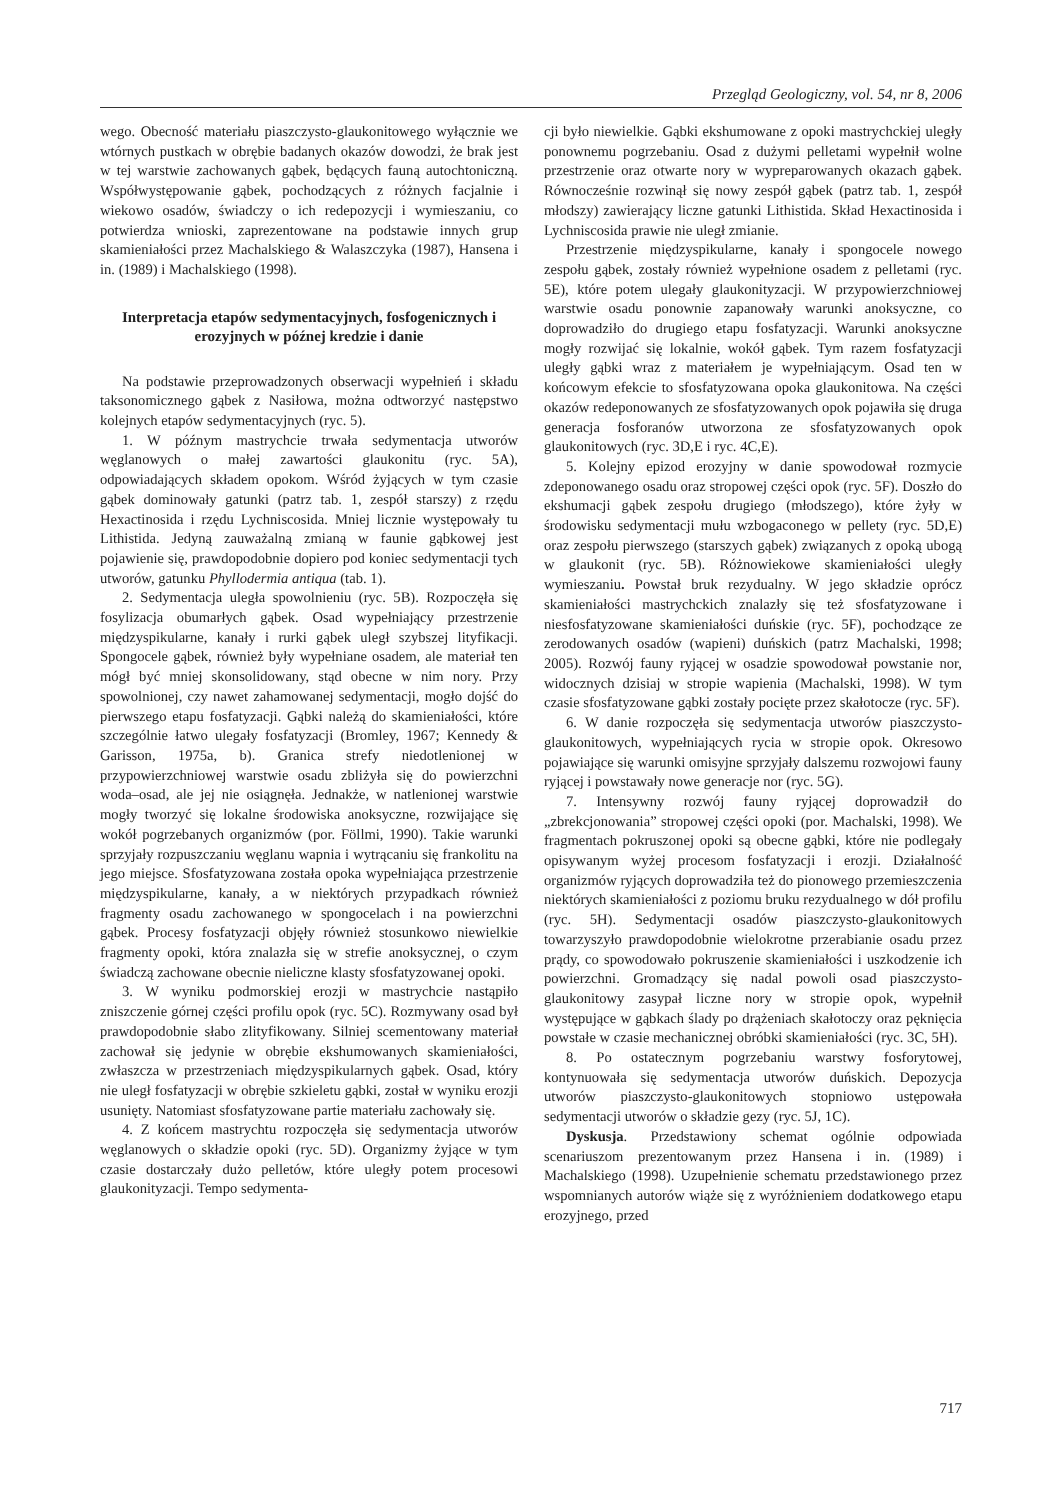Przegląd Geologiczny, vol. 54, nr 8, 2006
wego. Obecność materiału piaszczysto-glaukonitowego wyłącznie we wtórnych pustkach w obrębie badanych okazów dowodzi, że brak jest w tej warstwie zachowanych gąbek, będących fauną autochtoniczną. Współwystępowanie gąbek, pochodzących z różnych facjalnie i wiekowo osadów, świadczy o ich redepozycji i wymieszaniu, co potwierdza wnioski, zaprezentowane na podstawie innych grup skamieniałości przez Machalskiego & Walaszczyka (1987), Hansena i in. (1989) i Machalskiego (1998).
Interpretacja etapów sedymentacyjnych, fosfogenicznych i erozyjnych w późnej kredzie i danie
Na podstawie przeprowadzonych obserwacji wypełnień i składu taksonomicznego gąbek z Nasiłowa, można odtworzyć następstwo kolejnych etapów sedymentacyjnych (ryc. 5).
1. W późnym mastrychcie trwała sedymentacja utworów węglanowych o małej zawartości glaukonitu (ryc. 5A), odpowiadających składem opokom. Wśród żyjących w tym czasie gąbek dominowały gatunki (patrz tab. 1, zespół starszy) z rzędu Hexactinosida i rzędu Lychniscosida. Mniej licznie występowały tu Lithistida. Jedyną zauważalną zmianą w faunie gąbkowej jest pojawienie się, prawdopodobnie dopiero pod koniec sedymentacji tych utworów, gatunku Phyllodermia antiqua (tab. 1).
2. Sedymentacja uległa spowolnieniu (ryc. 5B). Rozpoczęła się fosylizacja obumarłych gąbek. Osad wypełniający przestrzenie międzyspikularne, kanały i rurki gąbek uległ szybszej lityfikacji. Spongocele gąbek, również były wypełniane osadem, ale materiał ten mógł być mniej skonsolidowany, stąd obecne w nim nory. Przy spowolnionej, czy nawet zahamowanej sedymentacji, mogło dojść do pierwszego etapu fosfatyzacji. Gąbki należą do skamieniałości, które szczególnie łatwo ulegały fosfatyzacji (Bromley, 1967; Kennedy & Garisson, 1975a, b). Granica strefy niedotlenionej w przypowierzchniowej warstwie osadu zbliżyła się do powierzchni woda–osad, ale jej nie osiągnęła. Jednakże, w natlenionej warstwie mogły tworzyć się lokalne środowiska anoksyczne, rozwijające się wokół pogrzebanych organizmów (por. Föllmi, 1990). Takie warunki sprzyjały rozpuszczaniu węglanu wapnia i wytrącaniu się frankolitu na jego miejsce. Sfosfatyzowana została opoka wypełniająca przestrzenie międzyspikularne, kanały, a w niektórych przypadkach również fragmenty osadu zachowanego w spongocelach i na powierzchni gąbek. Procesy fosfatyzacji objęły również stosunkowo niewielkie fragmenty opoki, która znalazła się w strefie anoksycznej, o czym świadczą zachowane obecnie nieliczne klasty sfosfatyzowanej opoki.
3. W wyniku podmorskiej erozji w mastrychcie nastąpiło zniszczenie górnej części profilu opok (ryc. 5C). Rozmywany osad był prawdopodobnie słabo zlityfikowany. Silniej scementowany materiał zachował się jedynie w obrębie ekshumowanych skamieniałości, zwłaszcza w przestrzeniach międzyspikularnych gąbek. Osad, który nie uległ fosfatyzacji w obrębie szkieletu gąbki, został w wyniku erozji usunięty. Natomiast sfosfatyzowane partie materiału zachowały się.
4. Z końcem mastrychtu rozpoczęła się sedymentacja utworów węglanowych o składzie opoki (ryc. 5D). Organizmy żyjące w tym czasie dostarczały dużo pelletów, które uległy potem procesowi glaukonityzacji. Tempo sedymenta-
cji było niewielkie. Gąbki ekshumowane z opoki mastrychckiej uległy ponownemu pogrzebaniu. Osad z dużymi pelletami wypełnił wolne przestrzenie oraz otwarte nory w wypreparowanych okazach gąbek. Równocześnie rozwinął się nowy zespół gąbek (patrz tab. 1, zespół młodszy) zawierający liczne gatunki Lithistida. Skład Hexactinosida i Lychniscosida prawie nie uległ zmianie.
Przestrzenie międzyspikularne, kanały i spongocele nowego zespołu gąbek, zostały również wypełnione osadem z pelletami (ryc. 5E), które potem ulegały glaukonityzacji. W przypowierzchniowej warstwie osadu ponownie zapanowały warunki anoksyczne, co doprowadziło do drugiego etapu fosfatyzacji. Warunki anoksyczne mogły rozwijać się lokalnie, wokół gąbek. Tym razem fosfatyzacji uległy gąbki wraz z materiałem je wypełniającym. Osad ten w końcowym efekcie to sfosfatyzowana opoka glaukonitowa. Na części okazów redeponowanych ze sfosfatyzowanych opok pojawiła się druga generacja fosforanów utworzona ze sfosfatyzowanych opok glaukonitowych (ryc. 3D,E i ryc. 4C,E).
5. Kolejny epizod erozyjny w danie spowodował rozmycie zdeponowanego osadu oraz stropowej części opok (ryc. 5F). Doszło do ekshumacji gąbek zespołu drugiego (młodszego), które żyły w środowisku sedymentacji mułu wzbogaconego w pellety (ryc. 5D,E) oraz zespołu pierwszego (starszych gąbek) związanych z opoką ubogą w glaukonit (ryc. 5B). Różnowiekowe skamieniałości uległy wymieszaniu. Powstał bruk rezydualny. W jego składzie oprócz skamieniałości mastrychckich znalazły się też sfosfatyzowane i niesfosfatyzowane skamieniałości duńskie (ryc. 5F), pochodzące ze zerodowanych osadów (wapieni) duńskich (patrz Machalski, 1998; 2005). Rozwój fauny ryjącej w osadzie spowodował powstanie nor, widocznych dzisiaj w stropie wapienia (Machalski, 1998). W tym czasie sfosfatyzowane gąbki zostały pocięte przez skałotocze (ryc. 5F).
6. W danie rozpoczęła się sedymentacja utworów piaszczysto-glaukonitowych, wypełniających rycia w stropie opok. Okresowo pojawiające się warunki omisyjne sprzyjały dalszemu rozwojowi fauny ryjącej i powstawały nowe generacje nor (ryc. 5G).
7. Intensywny rozwój fauny ryjącej doprowadził do „zbrekcjonowania” stropowej części opoki (por. Machalski, 1998). We fragmentach pokruszonej opoki są obecne gąbki, które nie podlegały opisywanym wyżej procesom fosfatyzacji i erozji. Działalność organizmów ryjących doprowadziła też do pionowego przemieszczenia niektórych skamieniałości z poziomu bruku rezydualnego w dół profilu (ryc. 5H). Sedymentacji osadów piaszczysto-glaukonitowych towarzyszyło prawdopodobnie wielokrotne przerabianie osadu przez prądy, co spowodowało pokruszenie skamieniałości i uszkodzenie ich powierzchni. Gromadzący się nadal powoli osad piaszczysto-glaukonitowy zasypał liczne nory w stropie opok, wypełnił występujące w gąbkach ślady po drążeniach skałotoczy oraz pęknięcia powstałe w czasie mechanicznej obróbki skamieniałości (ryc. 3C, 5H).
8. Po ostatecznym pogrzebaniu warstwy fosforytowej, kontynuowała się sedymentacja utworów duńskich. Depozycja utworów piaszczysto-glaukonitowych stopniowo ustępowała sedymentacji utworów o składzie gezy (ryc. 5J, 1C).
Dyskusja. Przedstawiony schemat ogólnie odpowiada scenariuszom prezentowanym przez Hansena i in. (1989) i Machalskiego (1998). Uzupełnienie schematu przedstawionego przez wspomnianych autorów wiąże się z wyróżnieniem dodatkowego etapu erozyjnego, przed
717